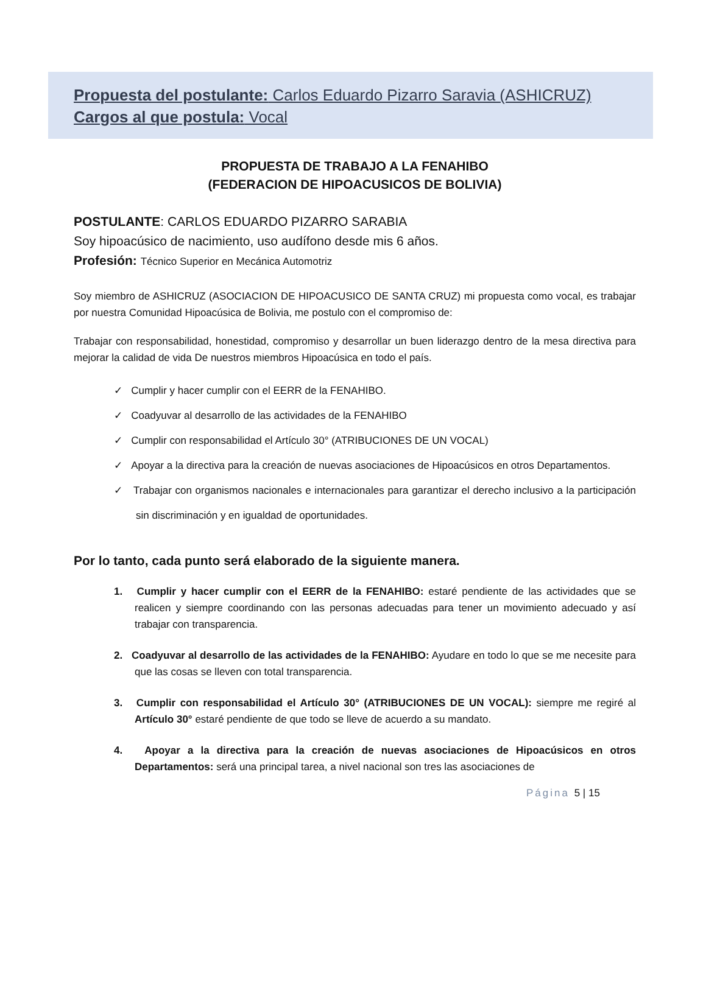Propuesta del postulante: Carlos Eduardo Pizarro Saravia (ASHICRUZ)
Cargos al que postula: Vocal
PROPUESTA DE TRABAJO A LA FENAHIBO
(FEDERACION DE HIPOACUSICOS DE BOLIVIA)
POSTULANTE: CARLOS EDUARDO PIZARRO SARABIA
Soy hipoacúsico de nacimiento, uso audífono desde mis 6 años.
Profesión: Técnico Superior en Mecánica Automotriz
Soy miembro de ASHICRUZ (ASOCIACION DE HIPOACUSICO DE SANTA CRUZ) mi propuesta como vocal, es trabajar por nuestra Comunidad Hipoacúsica de Bolivia, me postulo con el compromiso de:
Trabajar con responsabilidad, honestidad, compromiso y desarrollar un buen liderazgo dentro de la mesa directiva para mejorar la calidad de vida De nuestros miembros Hipoacúsica en todo el país.
✓ Cumplir y hacer cumplir con el EERR de la FENAHIBO.
✓ Coadyuvar al desarrollo de las actividades de la FENAHIBO
✓ Cumplir con responsabilidad el Artículo 30° (ATRIBUCIONES DE UN VOCAL)
✓ Apoyar a la directiva para la creación de nuevas asociaciones de Hipoacúsicos en otros Departamentos.
✓ Trabajar con organismos nacionales e internacionales para garantizar el derecho inclusivo a la participación sin discriminación y en igualdad de oportunidades.
Por lo tanto, cada punto será elaborado de la siguiente manera.
1. Cumplir y hacer cumplir con el EERR de la FENAHIBO: estaré pendiente de las actividades que se realicen y siempre coordinando con las personas adecuadas para tener un movimiento adecuado y así trabajar con transparencia.
2. Coadyuvar al desarrollo de las actividades de la FENAHIBO: Ayudare en todo lo que se me necesite para que las cosas se lleven con total transparencia.
3. Cumplir con responsabilidad el Artículo 30° (ATRIBUCIONES DE UN VOCAL): siempre me regiré al Artículo 30° estaré pendiente de que todo se lleve de acuerdo a su mandato.
4. Apoyar a la directiva para la creación de nuevas asociaciones de Hipoacúsicos en otros Departamentos: será una principal tarea, a nivel nacional son tres las asociaciones de
Página 5 | 15